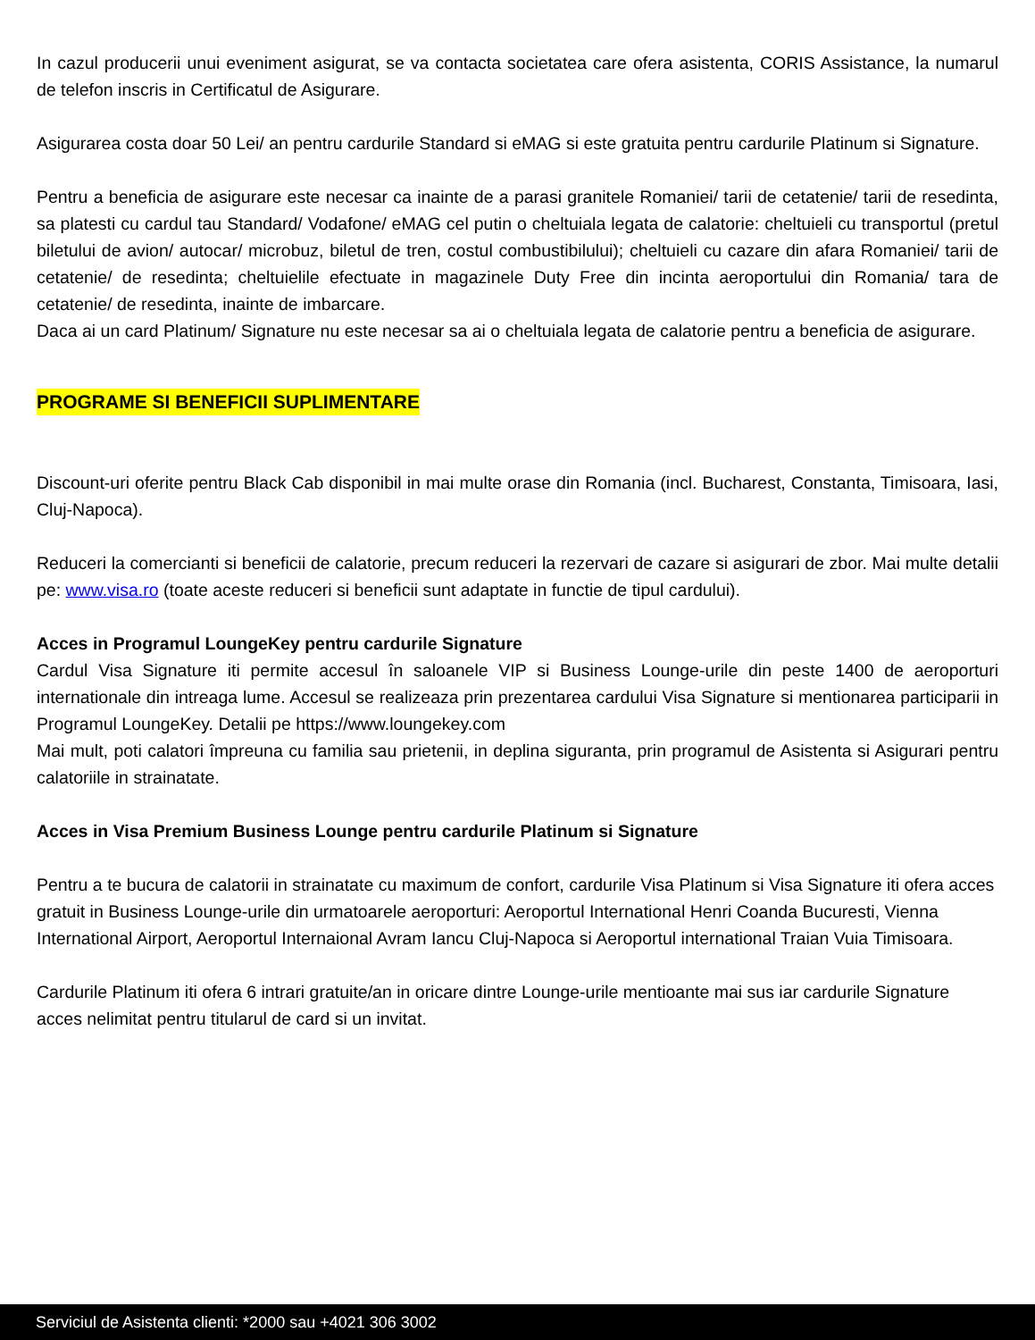In cazul producerii unui eveniment asigurat, se va contacta societatea care ofera asistenta, CORIS Assistance, la numarul de telefon inscris in Certificatul de Asigurare.
Asigurarea costa doar 50 Lei/ an pentru cardurile Standard si eMAG si este gratuita pentru cardurile Platinum si Signature.
Pentru a beneficia de asigurare este necesar ca inainte de a parasi granitele Romaniei/ tarii de cetatenie/ tarii de resedinta, sa platesti cu cardul tau Standard/ Vodafone/ eMAG cel putin o cheltuiala legata de calatorie: cheltuieli cu transportul (pretul biletului de avion/ autocar/ microbuz, biletul de tren, costul combustibilului); cheltuieli cu cazare din afara Romaniei/ tarii de cetatenie/ de resedinta; cheltuielile efectuate in magazinele Duty Free din incinta aeroportului din Romania/ tara de cetatenie/ de resedinta, inainte de imbarcare.
Daca ai un card Platinum/ Signature nu este necesar sa ai o cheltuiala legata de calatorie pentru a beneficia de asigurare.
PROGRAME SI BENEFICII SUPLIMENTARE
Discount-uri oferite pentru Black Cab disponibil in mai multe orase din Romania (incl. Bucharest, Constanta, Timisoara, Iasi, Cluj-Napoca).
Reduceri la comercianti si beneficii de calatorie, precum reduceri la rezervari de cazare si asigurari de zbor. Mai multe detalii pe: www.visa.ro (toate aceste reduceri si beneficii sunt adaptate in functie de tipul cardului).
Acces in Programul LoungeKey pentru cardurile Signature
Cardul Visa Signature iti permite accesul în saloanele VIP si Business Lounge-urile din peste 1400 de aeroporturi internationale din intreaga lume. Accesul se realizeaza prin prezentarea cardului Visa Signature si mentionarea participarii in Programul LoungeKey. Detalii pe https://www.loungekey.com
Mai mult, poti calatori împreuna cu familia sau prietenii, in deplina siguranta, prin programul de Asistenta si Asigurari pentru calatoriile in strainatate.
Acces in Visa Premium Business Lounge pentru cardurile Platinum si Signature
Pentru a te bucura de calatorii in strainatate cu maximum de confort, cardurile Visa Platinum si Visa Signature iti ofera acces gratuit in Business Lounge-urile din urmatoarele aeroporturi: Aeroportul International Henri Coanda Bucuresti, Vienna International Airport, Aeroportul Internaional Avram Iancu Cluj-Napoca si Aeroportul international Traian Vuia Timisoara.
Cardurile Platinum iti ofera 6 intrari gratuite/an in oricare dintre Lounge-urile mentioante mai sus iar cardurile Signature acces nelimitat pentru titularul de card si un invitat.
Serviciul de Asistenta clienti: *2000 sau +4021 306 3002